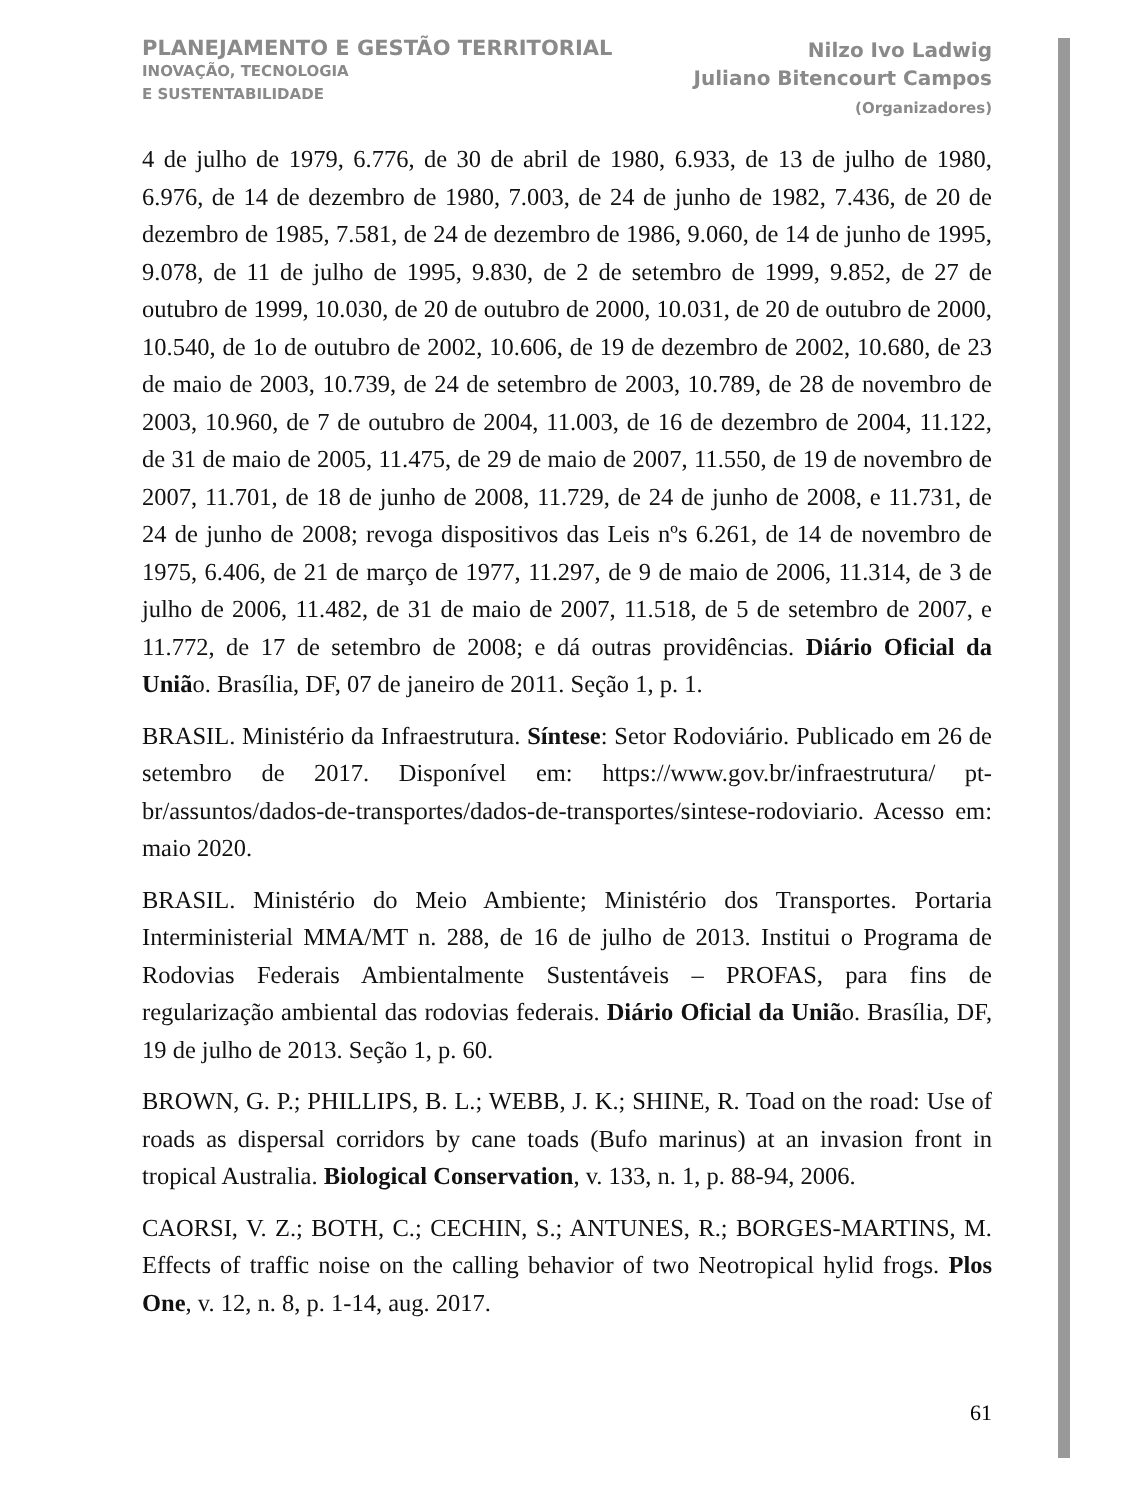PLANEJAMENTO E GESTÃO TERRITORIAL
INOVAÇÃO, TECNOLOGIA
E SUSTENTABILIDADE
Nilzo Ivo Ladwig
Juliano Bitencourt Campos
(Organizadores)
4 de julho de 1979, 6.776, de 30 de abril de 1980, 6.933, de 13 de julho de 1980, 6.976, de 14 de dezembro de 1980, 7.003, de 24 de junho de 1982, 7.436, de 20 de dezembro de 1985, 7.581, de 24 de dezembro de 1986, 9.060, de 14 de junho de 1995, 9.078, de 11 de julho de 1995, 9.830, de 2 de setembro de 1999, 9.852, de 27 de outubro de 1999, 10.030, de 20 de outubro de 2000, 10.031, de 20 de outubro de 2000, 10.540, de 1o de outubro de 2002, 10.606, de 19 de dezembro de 2002, 10.680, de 23 de maio de 2003, 10.739, de 24 de setembro de 2003, 10.789, de 28 de novembro de 2003, 10.960, de 7 de outubro de 2004, 11.003, de 16 de dezembro de 2004, 11.122, de 31 de maio de 2005, 11.475, de 29 de maio de 2007, 11.550, de 19 de novembro de 2007, 11.701, de 18 de junho de 2008, 11.729, de 24 de junho de 2008, e 11.731, de 24 de junho de 2008; revoga dispositivos das Leis nºs 6.261, de 14 de novembro de 1975, 6.406, de 21 de março de 1977, 11.297, de 9 de maio de 2006, 11.314, de 3 de julho de 2006, 11.482, de 31 de maio de 2007, 11.518, de 5 de setembro de 2007, e 11.772, de 17 de setembro de 2008; e dá outras providências. Diário Oficial da União. Brasília, DF, 07 de janeiro de 2011. Seção 1, p. 1.
BRASIL. Ministério da Infraestrutura. Síntese: Setor Rodoviário. Publicado em 26 de setembro de 2017. Disponível em: https://www.gov.br/infraestrutura/ pt-br/assuntos/dados-de-transportes/dados-de-transportes/sintese-rodoviario. Acesso em: maio 2020.
BRASIL. Ministério do Meio Ambiente; Ministério dos Transportes. Portaria Interministerial MMA/MT n. 288, de 16 de julho de 2013. Institui o Programa de Rodovias Federais Ambientalmente Sustentáveis – PROFAS, para fins de regularização ambiental das rodovias federais. Diário Oficial da União. Brasília, DF, 19 de julho de 2013. Seção 1, p. 60.
BROWN, G. P.; PHILLIPS, B. L.; WEBB, J. K.; SHINE, R. Toad on the road: Use of roads as dispersal corridors by cane toads (Bufo marinus) at an invasion front in tropical Australia. Biological Conservation, v. 133, n. 1, p. 88-94, 2006.
CAORSI, V. Z.; BOTH, C.; CECHIN, S.; ANTUNES, R.; BORGES-MARTINS, M. Effects of traffic noise on the calling behavior of two Neotropical hylid frogs. Plos One, v. 12, n. 8, p. 1-14, aug. 2017.
61